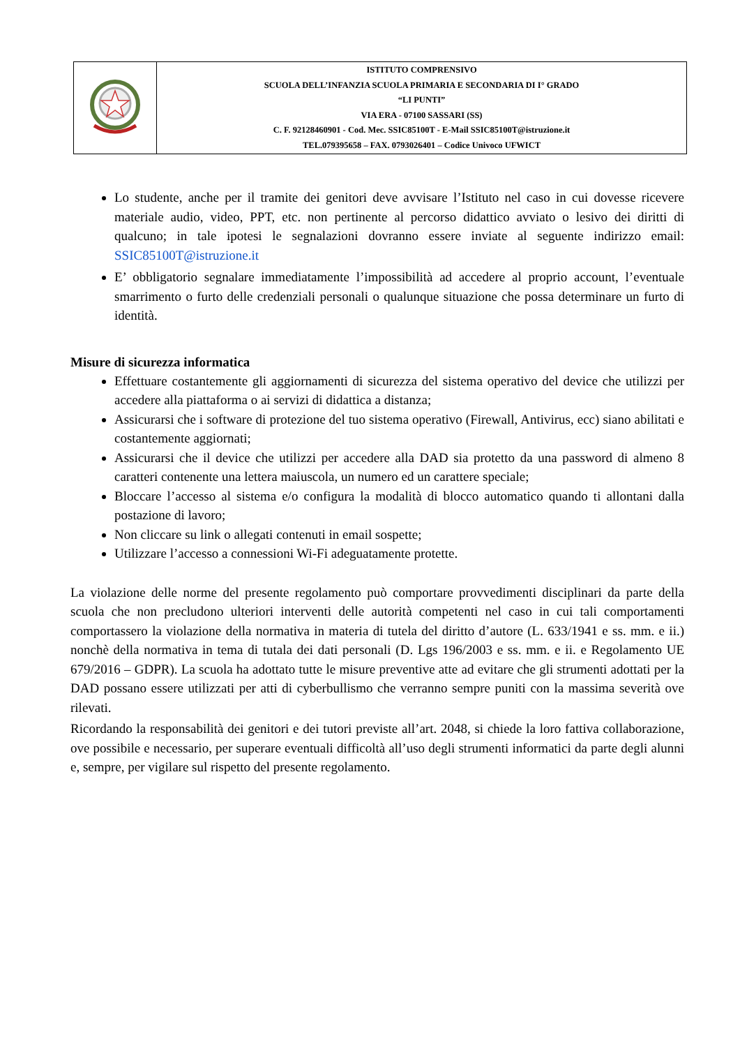| | ISTITUTO COMPRENSIVO SCUOLA DELL’INFANZIA SCUOLA PRIMARIA E SECONDARIA DI I° GRADO “LI PUNTI” VIA ERA - 07100 SASSARI (SS) C. F. 92128460901 - Cod. Mec. SSIC85100T - E-Mail SSIC85100T@istruzione.it TEL.079395658 – FAX. 0793026401 – Codice Univoco UFWICT |
Lo studente, anche per il tramite dei genitori deve avvisare l’Istituto nel caso in cui dovesse ricevere materiale audio, video, PPT, etc. non pertinente al percorso didattico avviato o lesivo dei diritti di qualcuno; in tale ipotesi le segnalazioni dovranno essere inviate al seguente indirizzo email: SSIC85100T@istruzione.it
E’ obbligatorio segnalare immediatamente l’impossibilità ad accedere al proprio account, l’eventuale smarrimento o furto delle credenziali personali o qualunque situazione che possa determinare un furto di identità.
Misure di sicurezza informatica
Effettuare costantemente gli aggiornamenti di sicurezza del sistema operativo del device che utilizzi per accedere alla piattaforma o ai servizi di didattica a distanza;
Assicurarsi che i software di protezione del tuo sistema operativo (Firewall, Antivirus, ecc) siano abilitati e costantemente aggiornati;
Assicurarsi che il device che utilizzi per accedere alla DAD sia protetto da una password di almeno 8 caratteri contenente una lettera maiuscola, un numero ed un carattere speciale;
Bloccare l’accesso al sistema e/o configura la modalità di blocco automatico quando ti allontani dalla postazione di lavoro;
Non cliccare su link o allegati contenuti in email sospette;
Utilizzare l’accesso a connessioni Wi-Fi adeguatamente protette.
La violazione delle norme del presente regolamento può comportare provvedimenti disciplinari da parte della scuola che non precludono ulteriori interventi delle autorità competenti nel caso in cui tali comportamenti comportassero la violazione della normativa in materia di tutela del diritto d’autore (L. 633/1941 e ss. mm. e ii.) nonchè della normativa in tema di tutala dei dati personali (D. Lgs 196/2003 e ss. mm. e ii. e Regolamento UE 679/2016 – GDPR). La scuola ha adottato tutte le misure preventive atte ad evitare che gli strumenti adottati per la DAD possano essere utilizzati per atti di cyberbullismo che verranno sempre puniti con la massima severità ove rilevati.
Ricordando la responsabilità dei genitori e dei tutori previste all’art. 2048, si chiede la loro fattiva collaborazione, ove possibile e necessario, per superare eventuali difficoltà all’uso degli strumenti informatici da parte degli alunni e, sempre, per vigilare sul rispetto del presente regolamento.